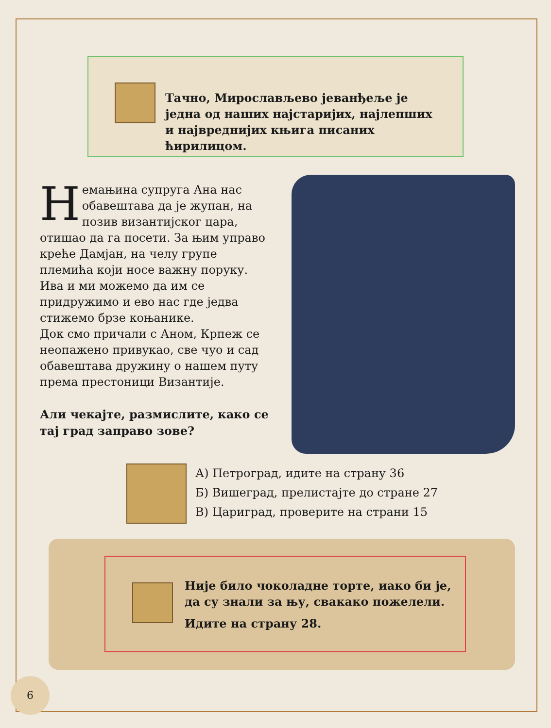Тачно, Мирослављево јеванђеље је једна од наших најстаријих, најлепших и највреднијих књига писаних ћирилицом.
Немањина супруга Ана нас обавештава да је жупан, на позив византијског цара, отишао да га посети. За њим управо креће Дамјан, на челу групе племића који носе важну поруку. Ива и ми можемо да им се придружимо и ево нас где једва стижемо брзе коњанике.
Док смо причали с Аном, Крпеж се неопажено привукао, све чуо и сад обавештава дружину о нашем путу према престоници Византије.
Али чекајте, размислите, како се тај град заправо зове?
А) Петроград, идите на страну 36
Б) Вишеград, прелистајте до стране 27
В) Цариград, проверите на страни 15
Није било чоколадне торте, иако би је, да су знали за њу, свакако пожелели.
Идите на страну 28.
6